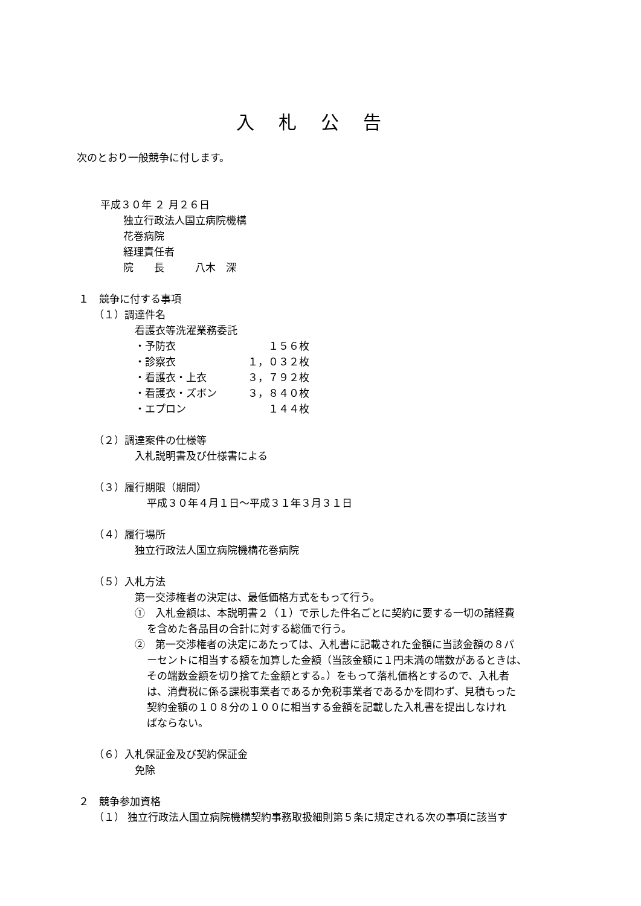入札公告
次のとおり一般競争に付します。
平成３０年 ２ 月２６日
独立行政法人国立病院機構
花巻病院
経理責任者
院　　長　　　八木　深
１　競争に付する事項
（１）調達件名
看護衣等洗濯業務委託
・予防衣　　　　　　　　　１５６枚
・診察衣　　　　　　　１，０３２枚
・看護衣・上衣　　　　３，７９２枚
・看護衣・ズボン　　　３，８４０枚
・エプロン　　　　　　　　１４４枚
（２）調達案件の仕様等
入札説明書及び仕様書による
（３）履行期限（期間）
平成３０年４月１日～平成３１年３月３１日
（４）履行場所
独立行政法人国立病院機構花巻病院
（５）入札方法
第一交渉権者の決定は、最低価格方式をもって行う。
①　入札金額は、本説明書２（１）で示した件名ごとに契約に要する一切の諸経費
を含めた各品目の合計に対する総価で行う。
②　第一交渉権者の決定にあたっては、入札書に記載された金額に当該金額の８パ
ーセントに相当する額を加算した金額（当該金額に１円未満の端数があるときは、
その端数金額を切り捨てた金額とする。）をもって落札価格とするので、入札者
は、消費税に係る課税事業者であるか免税事業者であるかを問わず、見積もった
契約金額の１０８分の１００に相当する金額を記載した入札書を提出しなけれ
ばならない。
（６）入札保証金及び契約保証金
免除
２　競争参加資格
（１） 独立行政法人国立病院機構契約事務取扱細則第５条に規定される次の事項に該当す